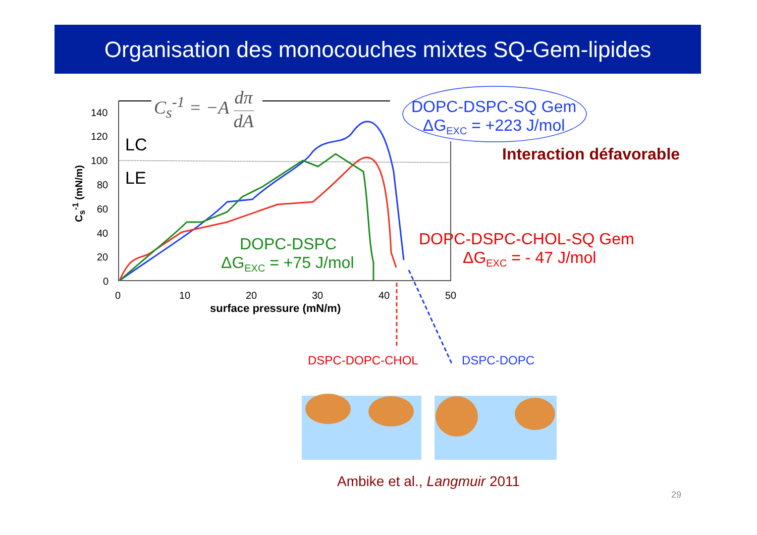Organisation des monocouches mixtes SQ-Gem-lipides
140
120
100
80
60
40
20
0
C<sub>s</sub><sup>-1</sup> (mN/m)
0 10 20 30 40 50
surface pressure (mN/m)
C<sub>s</sub><sup>-1</sup> = −A dπ
dA
LC
LE
DOPC-DSPC
ΔG<sub>EXC</sub> = +75 J/mol
DOPC-DSPC-SQ Gem
ΔG<sub>EXC</sub> = +223 J/mol
Interaction défavorable
DOPC-DSPC-CHOL-SQ Gem
ΔG<sub>EXC</sub> = - 47 J/mol
DSPC-DOPC-CHOL DSPC-DOPC
Ambike et al., Langmuir 2011
29